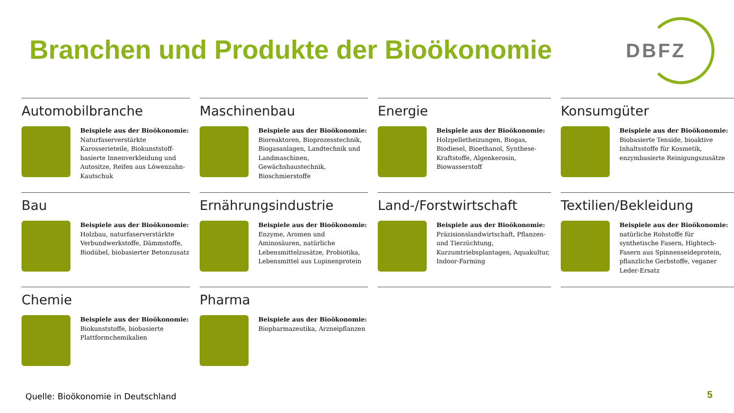Branchen und Produkte der Bioökonomie
DBFZ
Automobilbranche
Beispiele aus der Bioökonomie:
Naturfaserverstärkte Karosserieteile, Biokunststoff-basierte Innenverkleidung und Autositze, Reifen aus Löwenzahn-Kautschuk
Maschinenbau
Beispiele aus der Bioökonomie:
Bioreaktoren, Bioprozesstechnik, Biogasanlagen, Landtechnik und Landmaschinen, Gewächshaustechnik, Bioschmierstoffe
Energie
Beispiele aus der Bioökonomie:
Holzpelletheizungen, Biogas, Biodiesel, Bioethanol, Synthese-Kraftstoffe, Algenkerosin, Biowasserstoff
Konsumgüter
Beispiele aus der Bioökonomie:
Biobasierte Tenside, bioaktive Inhaltsstoffe für Kosmetik, enzymbasierte Reinigungszusätze
Bau
Beispiele aus der Bioökonomie:
Holzbau, naturfaserverstärkte Verbundwerkstoffe, Dämmstoffe, Biodübel, biobasierter Betonzusatz
Ernährungsindustrie
Beispiele aus der Bioökonomie:
Enzyme, Aromen und Aminosäuren, natürliche Lebensmittelzusätze, Probiotika, Lebensmittel aus Lupinenprotein
Land-/Forstwirtschaft
Beispiele aus der Bioökonomie:
Präzisionslandwirtschaft, Pflanzen- und Tierzüchtung, Kurzumtriebsplantagen, Aquakultur, Indoor-Farming
Textilien/Bekleidung
Beispiele aus der Bioökonomie:
natürliche Rohstoffe für synthetische Fasern, Hightech-Fasern aus Spinnenseideprotein, pflanzliche Gerbstoffe, veganer Leder-Ersatz
Chemie
Beispiele aus der Bioökonomie:
Biokunststoffe, biobasierte Plattformchemikalien
Pharma
Beispiele aus der Bioökonomie:
Biopharmazeutika, Arzneipflanzen
Quelle: Bioökonomie in Deutschland
5